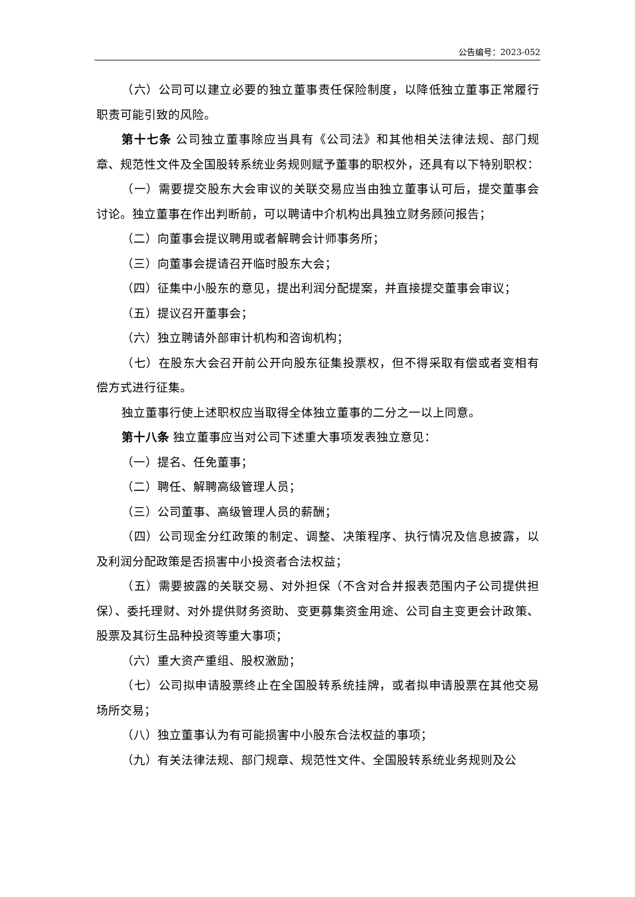公告编号：2023-052
（六）公司可以建立必要的独立董事责任保险制度，以降低独立董事正常履行职责可能引致的风险。
第十七条 公司独立董事除应当具有《公司法》和其他相关法律法规、部门规章、规范性文件及全国股转系统业务规则赋予董事的职权外，还具有以下特别职权：
（一）需要提交股东大会审议的关联交易应当由独立董事认可后，提交董事会讨论。独立董事在作出判断前，可以聘请中介机构出具独立财务顾问报告；
（二）向董事会提议聘用或者解聘会计师事务所；
（三）向董事会提请召开临时股东大会；
（四）征集中小股东的意见，提出利润分配提案，并直接提交董事会审议；
（五）提议召开董事会；
（六）独立聘请外部审计机构和咨询机构；
（七）在股东大会召开前公开向股东征集投票权，但不得采取有偿或者变相有偿方式进行征集。
独立董事行使上述职权应当取得全体独立董事的二分之一以上同意。
第十八条 独立董事应当对公司下述重大事项发表独立意见：
（一）提名、任免董事；
（二）聘任、解聘高级管理人员；
（三）公司董事、高级管理人员的薪酬；
（四）公司现金分红政策的制定、调整、决策程序、执行情况及信息披露，以及利润分配政策是否损害中小投资者合法权益；
（五）需要披露的关联交易、对外担保（不含对合并报表范围内子公司提供担保）、委托理财、对外提供财务资助、变更募集资金用途、公司自主变更会计政策、股票及其衍生品种投资等重大事项；
（六）重大资产重组、股权激励；
（七）公司拟申请股票终止在全国股转系统挂牌，或者拟申请股票在其他交易场所交易；
（八）独立董事认为有可能损害中小股东合法权益的事项；
（九）有关法律法规、部门规章、规范性文件、全国股转系统业务规则及公